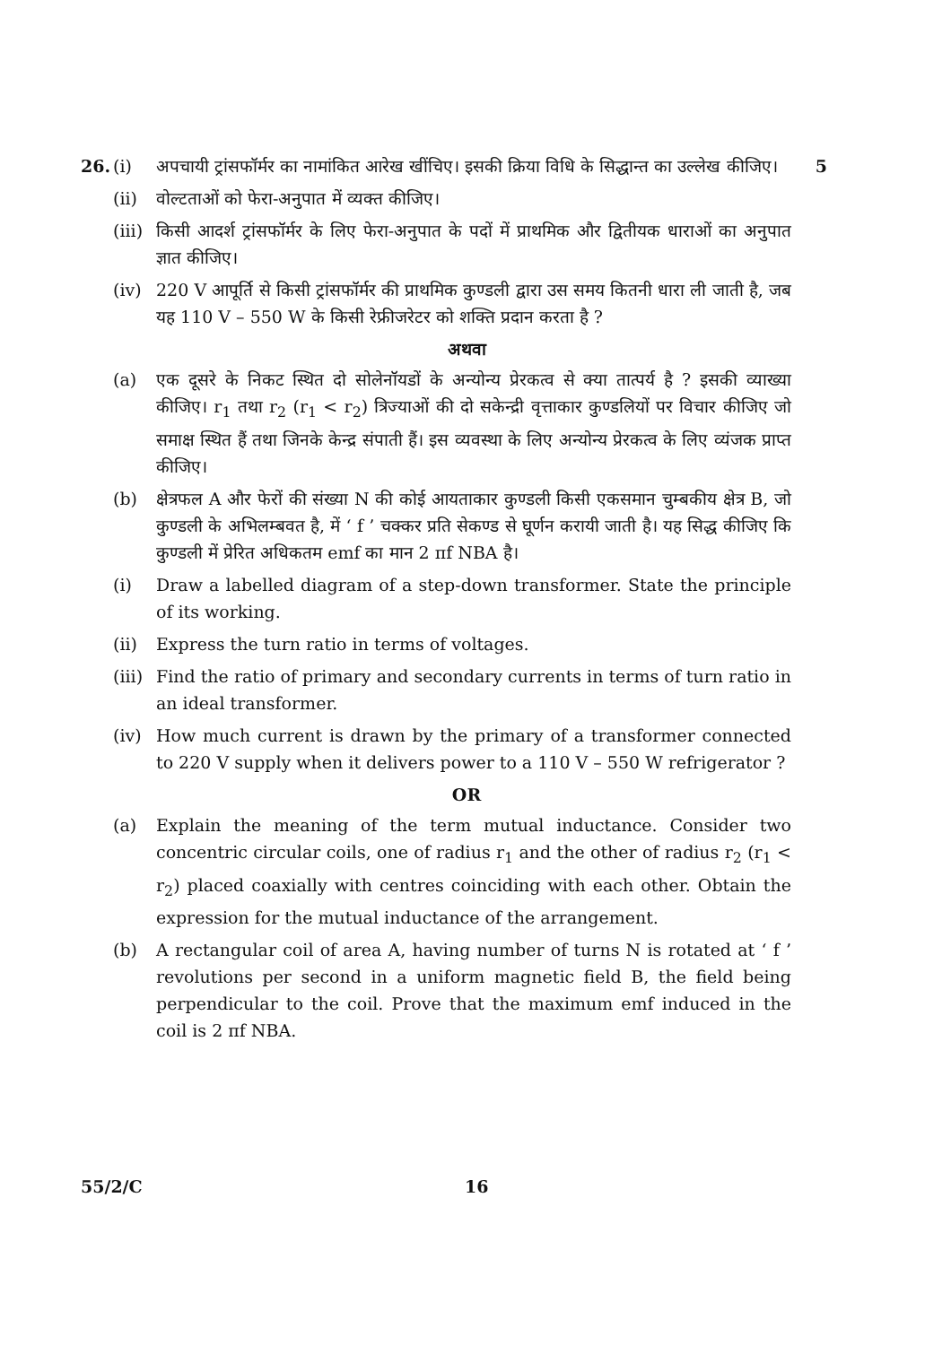26. (i) अपचायी ट्रांसफॉर्मर का नामांकित आरेख खींचिए। इसकी क्रिया विधि के सिद्धान्त का उल्लेख कीजिए।
5
(ii) वोल्टताओं को फेरा-अनुपात में व्यक्त कीजिए।
(iii)
किसी आदर्श ट्रांसफॉर्मर के लिए फेरा-अनुपात के पदों में प्राथमिक और द्वितीयक धाराओं का अनुपात ज्ञात कीजिए।
(iv) 220 V आपूर्ति से किसी ट्रांसफॉर्मर की प्राथमिक कुण्डली द्वारा उस समय कितनी धारा ली जाती है, जब यह 110 V – 550 W के किसी रेफ्रीजरेटर को शक्ति प्रदान करता है ?
अथवा
(a) एक दूसरे के निकट स्थित दो सोलेनॉयडों के अन्योन्य प्रेरकत्व से क्या तात्पर्य है ? इसकी व्याख्या कीजिए। r<sub>1</sub> तथा r<sub>2</sub> (r<sub>1</sub> < r<sub>2</sub>) त्रिज्याओं की दो सकेन्द्री वृत्ताकार कुण्डलियों पर विचार कीजिए जो समाक्ष स्थित हैं तथा जिनके केन्द्र संपाती हैं। इस व्यवस्था के लिए अन्योन्य प्रेरकत्व के लिए व्यंजक प्राप्त कीजिए।
(b) क्षेत्रफल A और फेरों की संख्या N की कोई आयताकार कुण्डली किसी एकसमान चुम्बकीय क्षेत्र B, जो कुण्डली के अभिलम्बवत है, में ‘ f ’ चक्कर प्रति सेकण्ड से घूर्णन करायी जाती है। यह सिद्ध कीजिए कि कुण्डली में प्रेरित अधिकतम emf का मान 2 πf NBA है।
(i) Draw a labelled diagram of a step-down transformer. State the principle of its working.
(ii) Express the turn ratio in terms of voltages.
(iii)
Find the ratio of primary and secondary currents in terms of turn ratio in an ideal transformer.
(iv) How much current is drawn by the primary of a transformer connected to 220 V supply when it delivers power to a 110 V – 550 W refrigerator ?
OR
(a) Explain the meaning of the term mutual inductance. Consider two concentric circular coils, one of radius r<sub>1</sub> and the other of radius r<sub>2</sub> (r<sub>1</sub> < r<sub>2</sub>) placed coaxially with centres coinciding with each other. Obtain the expression for the mutual inductance of the arrangement.
(b) A rectangular coil of area A, having number of turns N is rotated at ‘ f ’ revolutions per second in a uniform magnetic field B, the field being perpendicular to the coil. Prove that the maximum emf induced in the coil is 2 πf NBA.
55/2/C 16